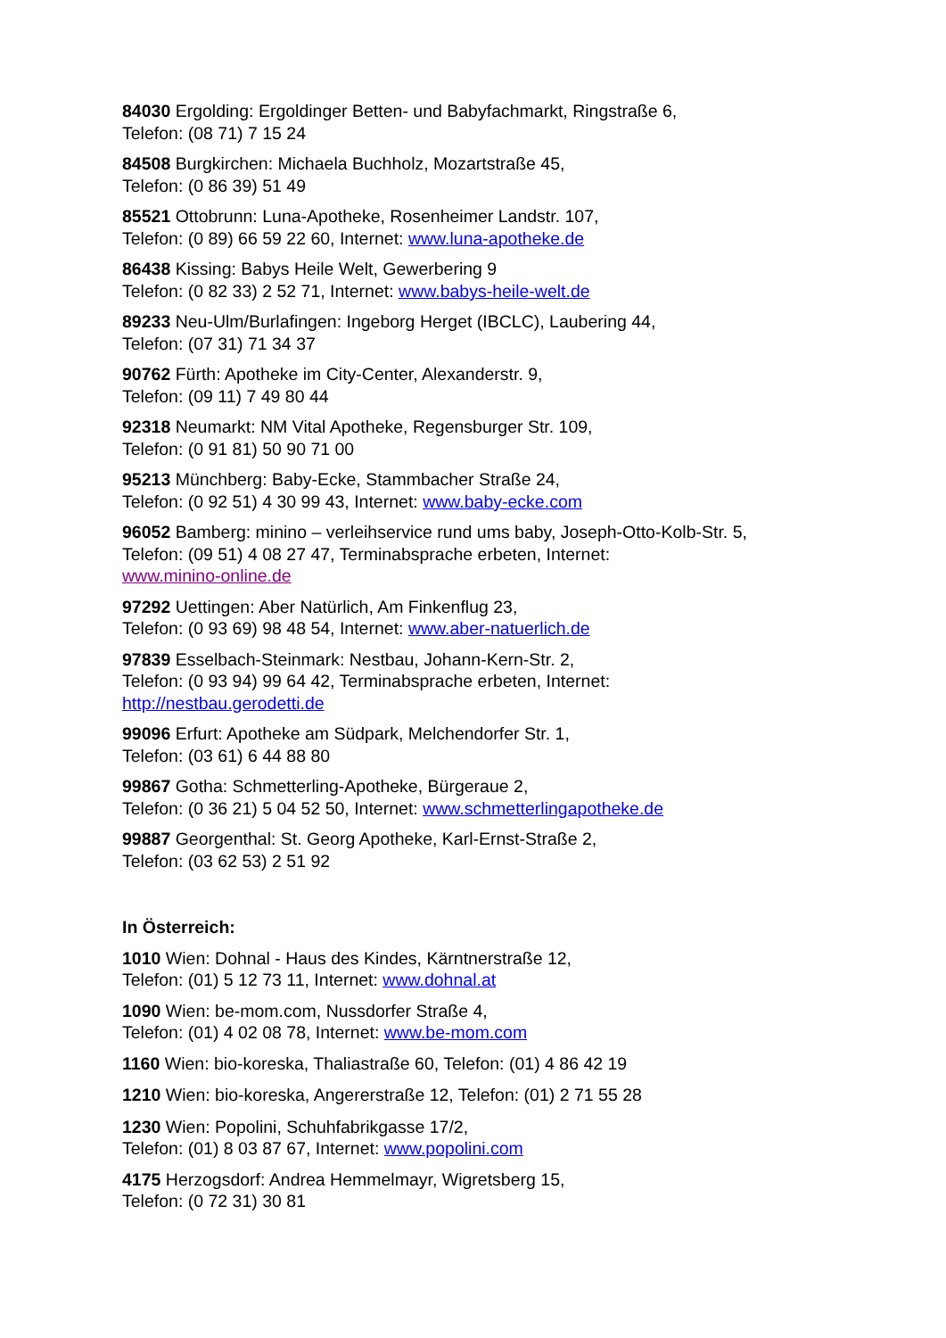84030 Ergolding: Ergoldinger Betten- und Babyfachmarkt, Ringstraße 6,
Telefon: (08 71) 7 15 24
84508 Burgkirchen: Michaela Buchholz, Mozartstraße 45,
Telefon: (0 86 39) 51 49
85521 Ottobrunn: Luna-Apotheke, Rosenheimer Landstr. 107,
Telefon: (0 89) 66 59 22 60, Internet: www.luna-apotheke.de
86438 Kissing: Babys Heile Welt, Gewerbering 9
Telefon: (0 82 33) 2 52 71, Internet: www.babys-heile-welt.de
89233 Neu-Ulm/Burlafingen: Ingeborg Herget (IBCLC), Laubering 44,
Telefon: (07 31) 71 34 37
90762 Fürth: Apotheke im City-Center, Alexanderstr. 9,
Telefon: (09 11) 7 49 80 44
92318 Neumarkt: NM Vital Apotheke, Regensburger Str. 109,
Telefon: (0 91 81) 50 90 71 00
95213 Münchberg: Baby-Ecke, Stammbacher Straße 24,
Telefon: (0 92 51) 4 30 99 43, Internet: www.baby-ecke.com
96052 Bamberg: minino – verleihservice rund ums baby, Joseph-Otto-Kolb-Str. 5,
Telefon: (09 51) 4 08 27 47, Terminabsprache erbeten, Internet:
www.minino-online.de
97292 Uettingen: Aber Natürlich, Am Finkenflug 23,
Telefon: (0 93 69) 98 48 54, Internet: www.aber-natuerlich.de
97839 Esselbach-Steinmark: Nestbau, Johann-Kern-Str. 2,
Telefon: (0 93 94) 99 64 42, Terminabsprache erbeten, Internet:
http://nestbau.gerodetti.de
99096 Erfurt: Apotheke am Südpark, Melchendorfer Str. 1,
Telefon: (03 61) 6 44 88 80
99867 Gotha: Schmetterling-Apotheke, Bürgeraue 2,
Telefon: (0 36 21) 5 04 52 50, Internet: www.schmetterlingapotheke.de
99887 Georgenthal: St. Georg Apotheke, Karl-Ernst-Straße 2,
Telefon: (03 62 53) 2 51 92
In Österreich:
1010 Wien: Dohnal - Haus des Kindes, Kärntnerstraße 12,
Telefon: (01) 5 12 73 11, Internet: www.dohnal.at
1090 Wien: be-mom.com, Nussdorfer Straße 4,
Telefon: (01) 4 02 08 78, Internet: www.be-mom.com
1160 Wien: bio-koreska, Thaliastraße 60, Telefon: (01) 4 86 42 19
1210 Wien: bio-koreska, Angererstraße 12, Telefon: (01) 2 71 55 28
1230 Wien: Popolini, Schuhfabrikgasse 17/2,
Telefon: (01) 8 03 87 67, Internet: www.popolini.com
4175 Herzogsdorf: Andrea Hemmelmayr, Wigretsberg 15,
Telefon: (0 72 31) 30 81